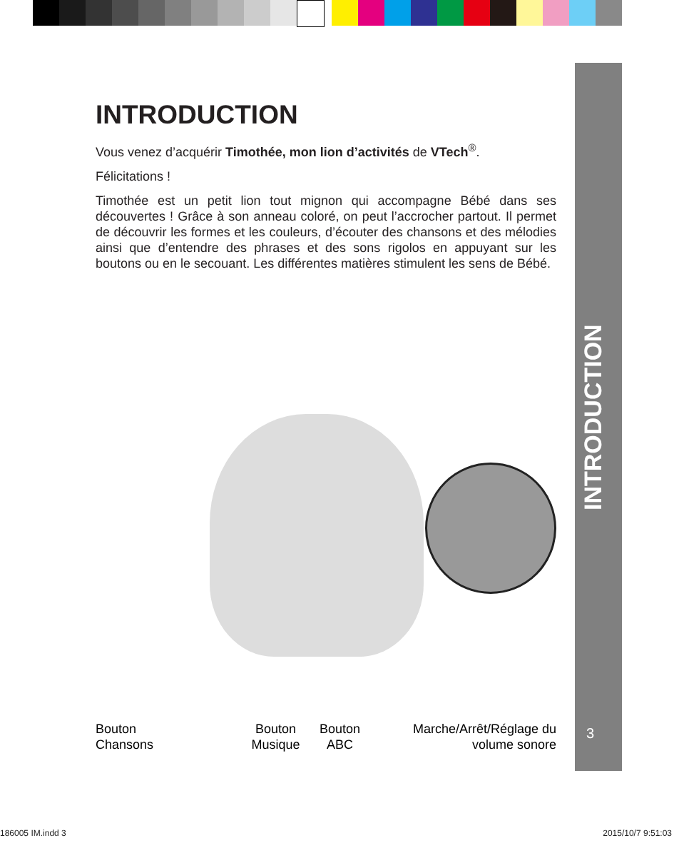INTRODUCTION
3
INTRODUCTION
Vous venez d’acquérir Timothée, mon lion d’activités de VTech<sup>®</sup>.
Félicitations !
Timothée est un petit lion tout mignon qui accompagne Bébé dans ses découvertes ! Grâce à son anneau coloré, on peut l’accrocher partout. Il permet de découvrir les formes et les couleurs, d’écouter des chansons et des mélodies ainsi que d’entendre des phrases et des sons rigolos en appuyant sur les boutons ou en le secouant. Les différentes matières stimulent les sens de Bébé.
Bouton
Chansons
Bouton
Musique
Bouton
ABC
Marche/Arrêt/Réglage du
volume sonore
186005 IM.indd 3 2015/10/7 9:51:03